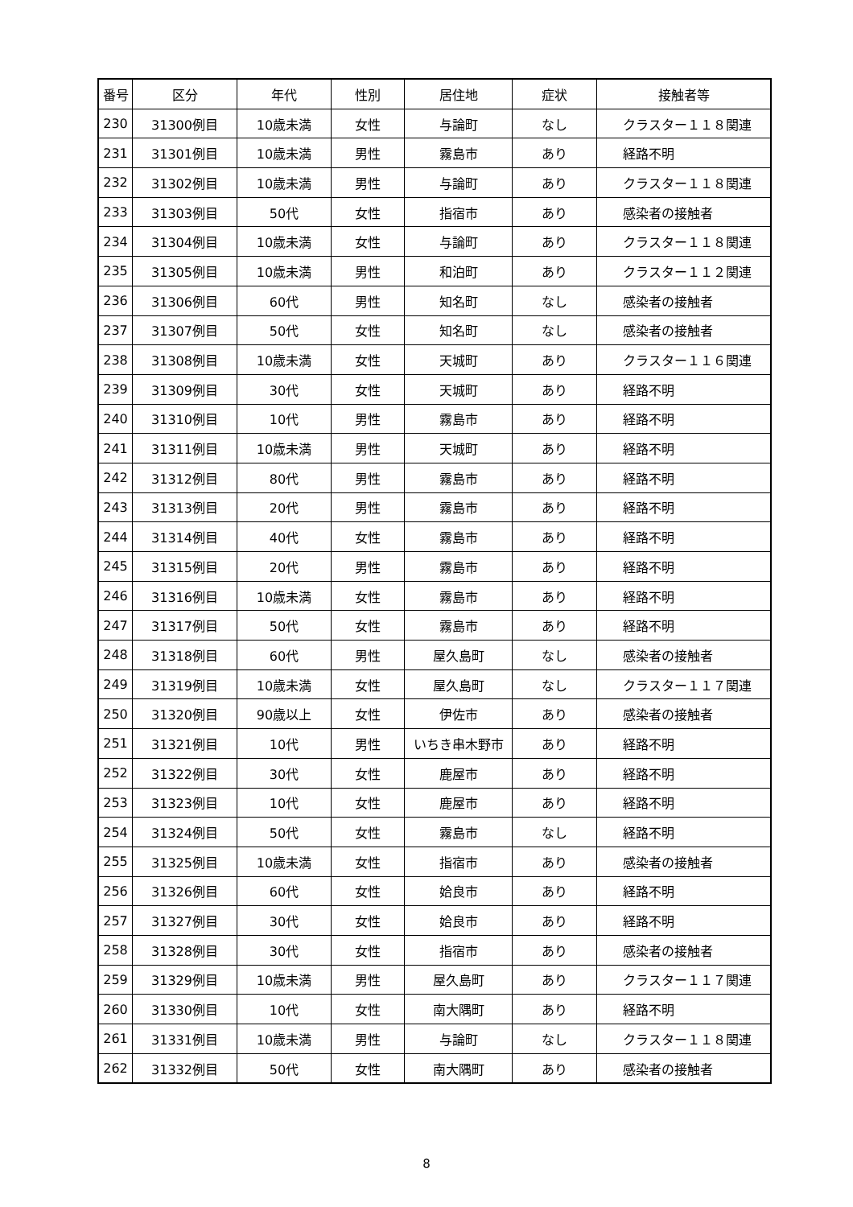| 番号 | 区分 | 年代 | 性別 | 居住地 | 症状 | 接触者等 |
| --- | --- | --- | --- | --- | --- | --- |
| 230 | 31300例目 | 10歳未満 | 女性 | 与論町 | なし | クラスター１１８関連 |
| 231 | 31301例目 | 10歳未満 | 男性 | 霧島市 | あり | 経路不明 |
| 232 | 31302例目 | 10歳未満 | 男性 | 与論町 | あり | クラスター１１８関連 |
| 233 | 31303例目 | 50代 | 女性 | 指宿市 | あり | 感染者の接触者 |
| 234 | 31304例目 | 10歳未満 | 女性 | 与論町 | あり | クラスター１１８関連 |
| 235 | 31305例目 | 10歳未満 | 男性 | 和泊町 | あり | クラスター１１２関連 |
| 236 | 31306例目 | 60代 | 男性 | 知名町 | なし | 感染者の接触者 |
| 237 | 31307例目 | 50代 | 女性 | 知名町 | なし | 感染者の接触者 |
| 238 | 31308例目 | 10歳未満 | 女性 | 天城町 | あり | クラスター１１６関連 |
| 239 | 31309例目 | 30代 | 女性 | 天城町 | あり | 経路不明 |
| 240 | 31310例目 | 10代 | 男性 | 霧島市 | あり | 経路不明 |
| 241 | 31311例目 | 10歳未満 | 男性 | 天城町 | あり | 経路不明 |
| 242 | 31312例目 | 80代 | 男性 | 霧島市 | あり | 経路不明 |
| 243 | 31313例目 | 20代 | 男性 | 霧島市 | あり | 経路不明 |
| 244 | 31314例目 | 40代 | 女性 | 霧島市 | あり | 経路不明 |
| 245 | 31315例目 | 20代 | 男性 | 霧島市 | あり | 経路不明 |
| 246 | 31316例目 | 10歳未満 | 女性 | 霧島市 | あり | 経路不明 |
| 247 | 31317例目 | 50代 | 女性 | 霧島市 | あり | 経路不明 |
| 248 | 31318例目 | 60代 | 男性 | 屋久島町 | なし | 感染者の接触者 |
| 249 | 31319例目 | 10歳未満 | 女性 | 屋久島町 | なし | クラスター１１７関連 |
| 250 | 31320例目 | 90歳以上 | 女性 | 伊佐市 | あり | 感染者の接触者 |
| 251 | 31321例目 | 10代 | 男性 | いちき串木野市 | あり | 経路不明 |
| 252 | 31322例目 | 30代 | 女性 | 鹿屋市 | あり | 経路不明 |
| 253 | 31323例目 | 10代 | 女性 | 鹿屋市 | あり | 経路不明 |
| 254 | 31324例目 | 50代 | 女性 | 霧島市 | なし | 経路不明 |
| 255 | 31325例目 | 10歳未満 | 女性 | 指宿市 | あり | 感染者の接触者 |
| 256 | 31326例目 | 60代 | 女性 | 姶良市 | あり | 経路不明 |
| 257 | 31327例目 | 30代 | 女性 | 姶良市 | あり | 経路不明 |
| 258 | 31328例目 | 30代 | 女性 | 指宿市 | あり | 感染者の接触者 |
| 259 | 31329例目 | 10歳未満 | 男性 | 屋久島町 | あり | クラスター１１７関連 |
| 260 | 31330例目 | 10代 | 女性 | 南大隅町 | あり | 経路不明 |
| 261 | 31331例目 | 10歳未満 | 男性 | 与論町 | なし | クラスター１１８関連 |
| 262 | 31332例目 | 50代 | 女性 | 南大隅町 | あり | 感染者の接触者 |
8